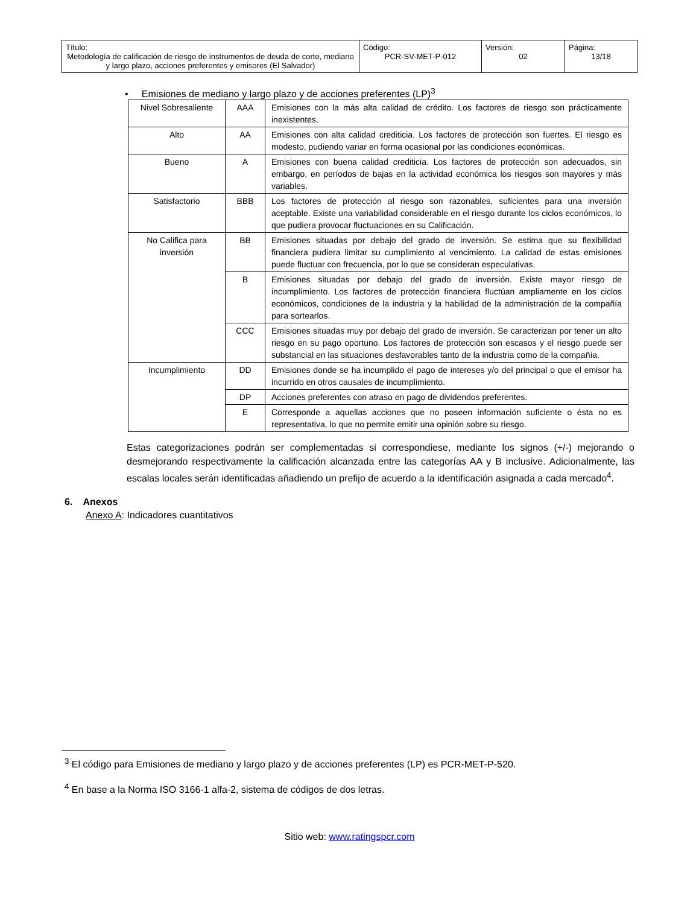| Título: Metodología de calificación de riesgo de instrumentos de deuda de corto, mediano y largo plazo, acciones preferentes y emisores (El Salvador) | Código: PCR-SV-MET-P-012 | Versión: 02 | Página: 13/18 |
• Emisiones de mediano y largo plazo y de acciones preferentes (LP)<sup>3</sup>
| Nivel Sobresaliente | AAA | Emisiones con la más alta calidad de crédito. Los factores de riesgo son prácticamente inexistentes. |
| Alto | AA | Emisiones con alta calidad crediticia. Los factores de protección son fuertes. El riesgo es modesto, pudiendo variar en forma ocasional por las condiciones económicas. |
| Bueno | A | Emisiones con buena calidad crediticia. Los factores de protección son adecuados, sin embargo, en períodos de bajas en la actividad económica los riesgos son mayores y más variables. |
| Satisfactorio | BBB | Los factores de protección al riesgo son razonables, suficientes para una inversión aceptable. Existe una variabilidad considerable en el riesgo durante los ciclos económicos, lo que pudiera provocar fluctuaciones en su Calificación. |
| No Califica para inversión | BB | Emisiones situadas por debajo del grado de inversión. Se estima que su flexibilidad financiera pudiera limitar su cumplimiento al vencimiento. La calidad de estas emisiones puede fluctuar con frecuencia, por lo que se consideran especulativas. |
| | B | Emisiones situadas por debajo del grado de inversión. Existe mayor riesgo de incumplimiento. Los factores de protección financiera fluctúan ampliamente en los ciclos económicos, condiciones de la industria y la habilidad de la administración de la compañía para sortearlos. |
| | CCC | Emisiones situadas muy por debajo del grado de inversión. Se caracterizan por tener un alto riesgo en su pago oportuno. Los factores de protección son escasos y el riesgo puede ser substancial en las situaciones desfavorables tanto de la industria como de la compañía. |
| Incumplimiento | DD | Emisiones donde se ha incumplido el pago de intereses y/o del principal o que el emisor ha incurrido en otros causales de incumplimiento. |
| | DP | Acciones preferentes con atraso en pago de dividendos preferentes. |
| | E | Corresponde a aquellas acciones que no poseen información suficiente o ésta no es representativa, lo que no permite emitir una opinión sobre su riesgo. |
Estas categorizaciones podrán ser complementadas si correspondiese, mediante los signos (+/-) mejorando o desmejorando respectivamente la calificación alcanzada entre las categorías AA y B inclusive. Adicionalmente, las escalas locales serán identificadas añadiendo un prefijo de acuerdo a la identificación asignada a cada mercado<sup>4</sup>.
6. Anexos
Anexo A: Indicadores cuantitativos
<sup>3</sup> El código para Emisiones de mediano y largo plazo y de acciones preferentes (LP) es PCR-MET-P-520.
<sup>4</sup> En base a la Norma ISO 3166-1 alfa-2, sistema de códigos de dos letras.
Sitio web: www.ratingspcr.com